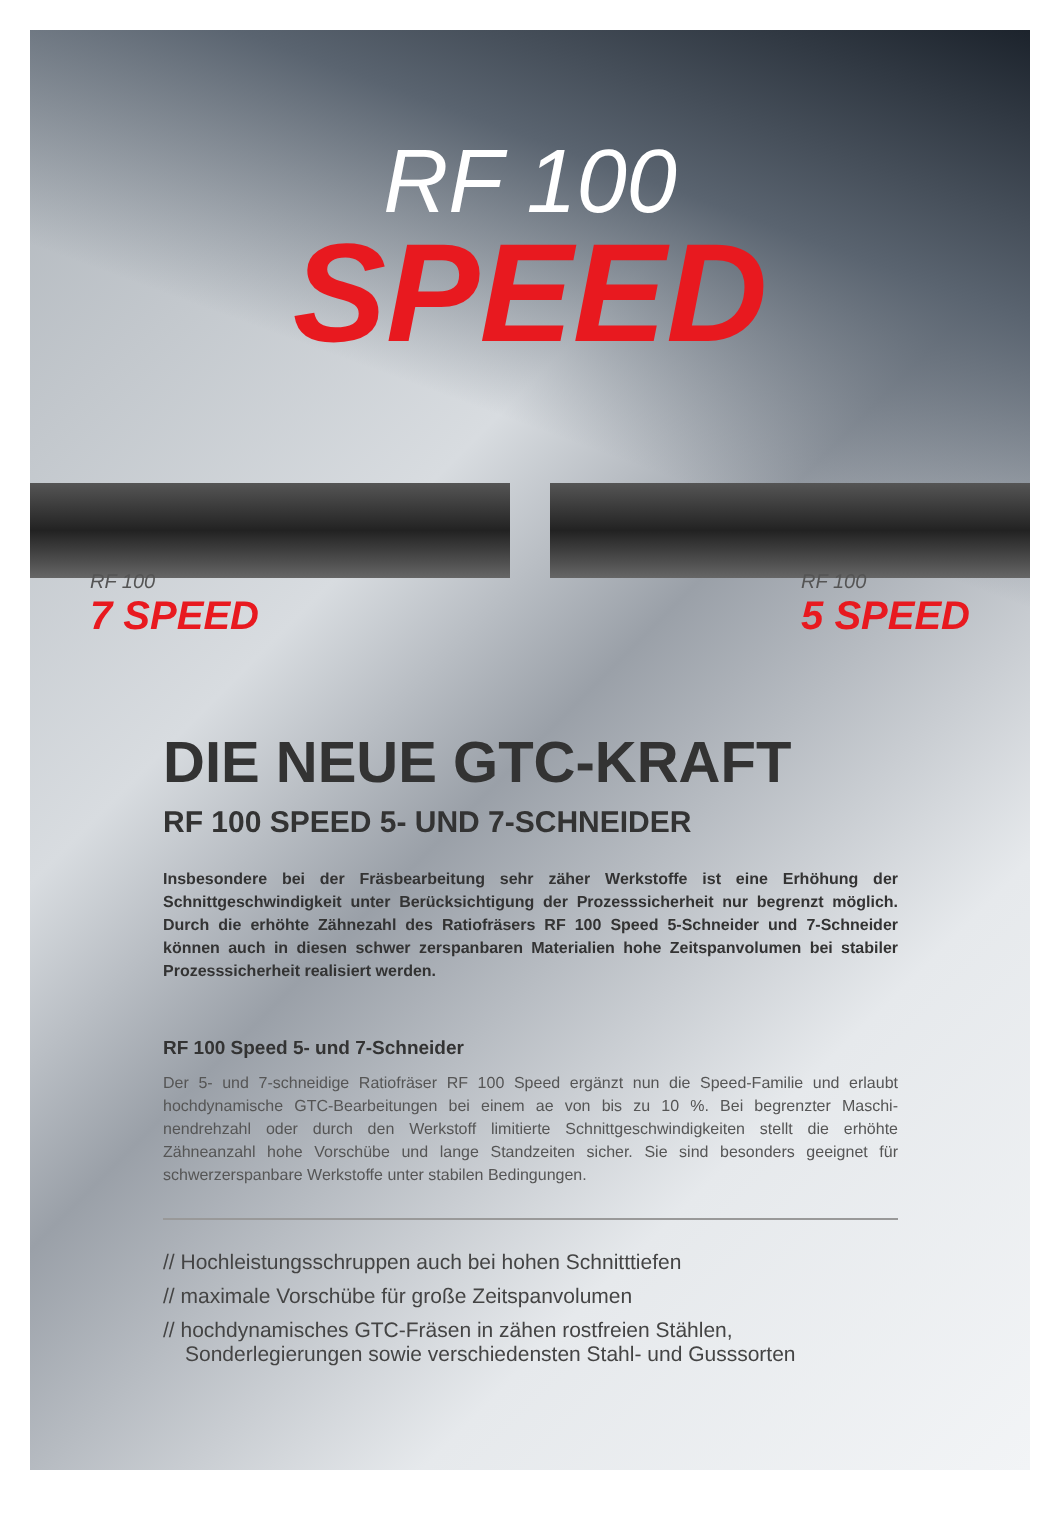RF 100
SPEED
RF 100
7 SPEED
RF 100
5 SPEED
DIE NEUE GTC-KRAFT
RF 100 SPEED 5- UND 7-SCHNEIDER
Insbesondere bei der Fräsbearbeitung sehr zäher Werkstoffe ist eine Erhöhung der Schnittgeschwindigkeit unter Berücksichtigung der Prozesssicherheit nur begrenzt möglich. Durch die erhöhte Zähnezahl des Ratiofräsers RF 100 Speed 5-Schneider und 7-Schneider können auch in diesen schwer zerspanbaren Materialien hohe Zeitspan­volumen bei stabiler Prozesssicherheit realisiert werden.
RF 100 Speed 5- und 7-Schneider
Der 5- und 7-schneidige Ratiofräser RF 100 Speed ergänzt nun die Speed-Familie und erlaubt hochdynamische GTC-Bearbeitungen bei einem ae von bis zu 10 %. Bei begrenzter Maschi­nendrehzahl oder durch den Werkstoff limitierte Schnittgeschwindigkeiten stellt die erhöhte Zähneanzahl hohe Vorschübe und lange Standzeiten sicher. Sie sind besonders geeignet für schwerzerspanbare Werkstoffe unter stabilen Bedingungen.
// Hochleistungsschruppen auch bei hohen Schnitttiefen
// maximale Vorschübe für große Zeitspanvolumen
// hochdynamisches GTC-Fräsen in zähen rostfreien Stählen, Sonderlegierungen sowie verschiedensten Stahl- und Gusssorten